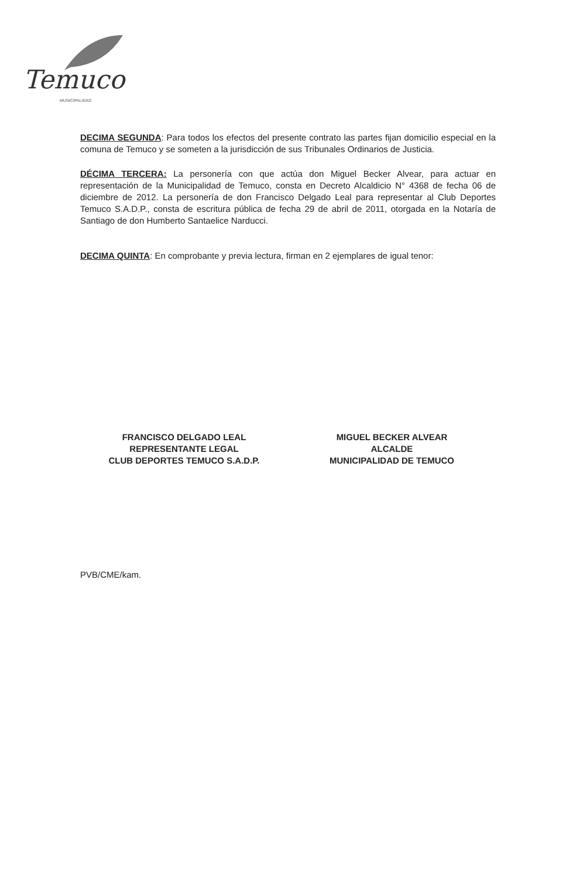Temuco
MUNICIPALIDAD
DECIMA SEGUNDA: Para todos los efectos del presente contrato las partes fijan domicilio especial en la comuna de Temuco y se someten a la jurisdicción de sus Tribunales Ordinarios de Justicia.
DÉCIMA TERCERA: La personería con que actúa don Miguel Becker Alvear, para actuar en representación de la Municipalidad de Temuco, consta en Decreto Alcaldicio N° 4368 de fecha 06 de diciembre de 2012. La personería de don Francisco Delgado Leal para representar al Club Deportes Temuco S.A.D.P., consta de escritura pública de fecha 29 de abril de 2011, otorgada en la Notaría de Santiago de don Humberto Santaelice Narducci.
DECIMA QUINTA: En comprobante y previa lectura, firman en 2 ejemplares de igual tenor:
FRANCISCO DELGADO LEAL
REPRESENTANTE LEGAL
CLUB DEPORTES TEMUCO S.A.D.P.
MIGUEL BECKER ALVEAR
ALCALDE
MUNICIPALIDAD DE TEMUCO
PVB/CME/kam.